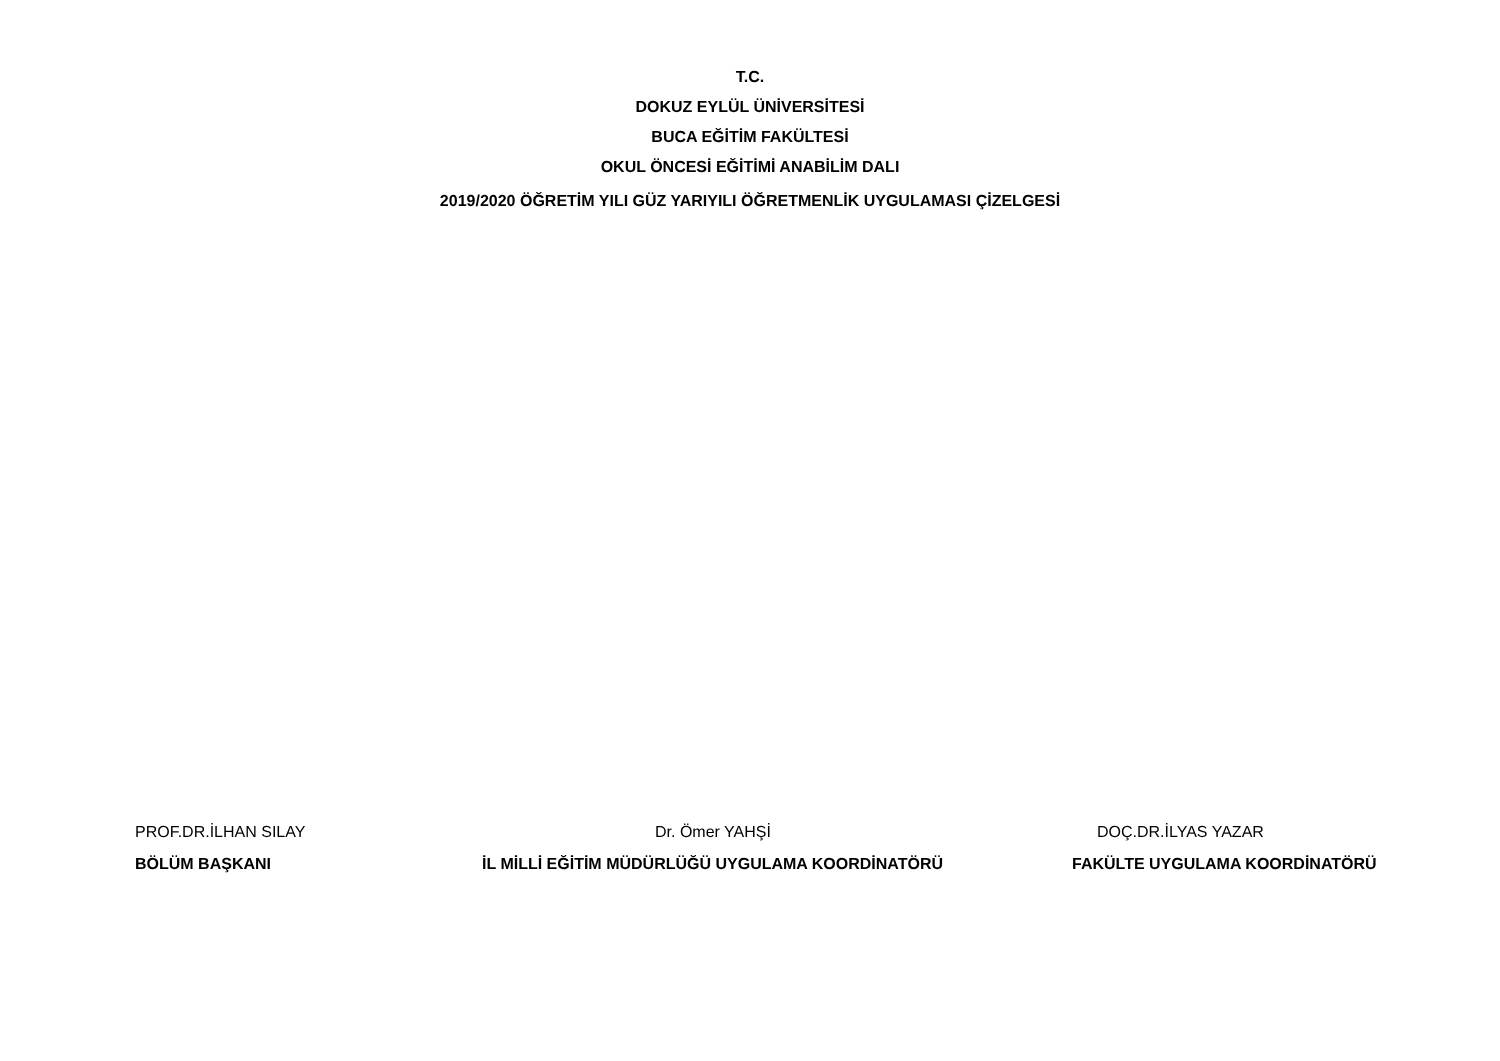T.C.
DOKUZ EYLÜL ÜNİVERSİTESİ
BUCA EĞİTİM FAKÜLTESİ
OKUL ÖNCESİ EĞİTİMİ ANABİLİM DALI
2019/2020 ÖĞRETİM YILI GÜZ YARIYILI ÖĞRETMENLİK UYGULAMASI ÇİZELGESİ
PROF.DR.İLHAN SILAY Dr. Ömer YAHŞİ DOÇ.DR.İLYAS YAZAR
BÖLÜM BAŞKANI
İL MİLLİ EĞİTİM MÜDÜRLÜĞÜ UYGULAMA KOORDİNATÖRÜ
FAKÜLTE UYGULAMA KOORDİNATÖRÜ